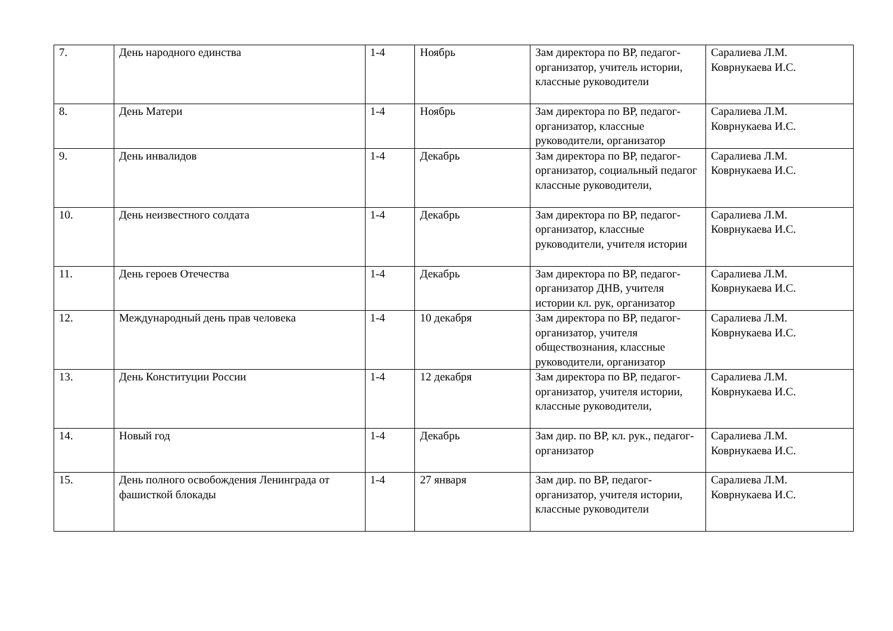| 7. | День народного единства | 1-4 | Ноябрь | Зам директора по ВР, педагог-организатор, учитель истории, классные руководители | Саралиева Л.М. Коврнукаева И.С. |
| 8. | День Матери | 1-4 | Ноябрь | Зам директора по ВР, педагог-организатор, классные руководители, организатор | Саралиева Л.М. Коврнукаева И.С. |
| 9. | День инвалидов | 1-4 | Декабрь | Зам директора по ВР, педагог-организатор, социальный педагог классные руководители, | Саралиева Л.М. Коврнукаева И.С. |
| 10. | День неизвестного солдата | 1-4 | Декабрь | Зам директора по ВР, педагог-организатор, классные руководители, учителя истории | Саралиева Л.М. Коврнукаева И.С. |
| 11. | День героев Отечества | 1-4 | Декабрь | Зам директора по ВР, педагог-организатор ДНВ, учителя истории кл. рук, организатор | Саралиева Л.М. Коврнукаева И.С. |
| 12. | Международный день прав человека | 1-4 | 10 декабря | Зам директора по ВР, педагог-организатор, учителя обществознания, классные руководители, организатор | Саралиева Л.М. Коврнукаева И.С. |
| 13. | День Конституции России | 1-4 | 12 декабря | Зам директора по ВР, педагог-организатор, учителя истории, классные руководители, | Саралиева Л.М. Коврнукаева И.С. |
| 14. | Новый год | 1-4 | Декабрь | Зам дир. по ВР, кл. рук., педагог-организатор | Саралиева Л.М. Коврнукаева И.С. |
| 15. | День полного освобождения Ленинграда от фашисткой блокады | 1-4 | 27 января | Зам дир. по ВР, педагог-организатор, учителя истории, классные руководители | Саралиева Л.М. Коврнукаева И.С. |